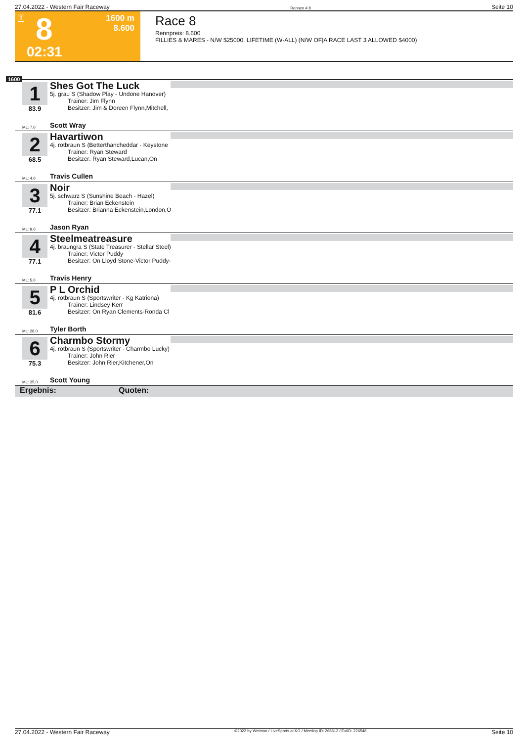27.04.2022 - Western Fair Raceway Rennen # 8 Seite 10
T 8
1600 m
8.600
02:31
Race 8
Rennpreis: 8.600
FILLIES & MARES - N/W $25000. LIFETIME (W-ALL) (N/W OF|A RACE LAST 3 ALLOWED $4000)
1600
1
83.9
Shes Got The Luck
5j. grau S (Shadow Play - Undone Hanover)
   Trainer: Jim Flynn
   Besitzer: Jim & Doreen Flynn,Mitchell,
ML: 7,0 Scott Wray
2
68.5
Havartiwon
4j. rotbraun S (Betterthancheddar - Keystone
   Trainer: Ryan Steward
   Besitzer: Ryan Steward,Lucan,On
ML: 4,0 Travis Cullen
3
77.1
Noir
5j. schwarz S (Sunshine Beach - Hazel)
   Trainer: Brian Eckenstein
   Besitzer: Brianna Eckenstein,London,O
ML: 9,0 Jason Ryan
4
77.1
Steelmeatreasure
4j. braungra S (State Treasurer - Stellar Steel)
   Trainer: Victor Puddy
   Besitzer: On Lloyd Stone-Victor Puddy-
ML: 5,0 Travis Henry
5
81.6
P L Orchid
4j. rotbraun S (Sportswriter - Kg Katriona)
   Trainer: Lindsey Kerr
   Besitzer: On Ryan Clements-Ronda Cl
ML: 28,0 Tyler Borth
6
75.3
Charmbo Stormy
4j. rotbraun S (Sportswriter - Charmbo Lucky)
   Trainer: John Rier
   Besitzer: John Rier,Kitchener,On
ML: 35,0 Scott Young
Ergebnis: Quoten:
27.04.2022 - Western Fair Raceway ©2022 by Wettstar / LiveSports.at KG / Meeting ID: 268612 / ExtID: 226548 Seite 10